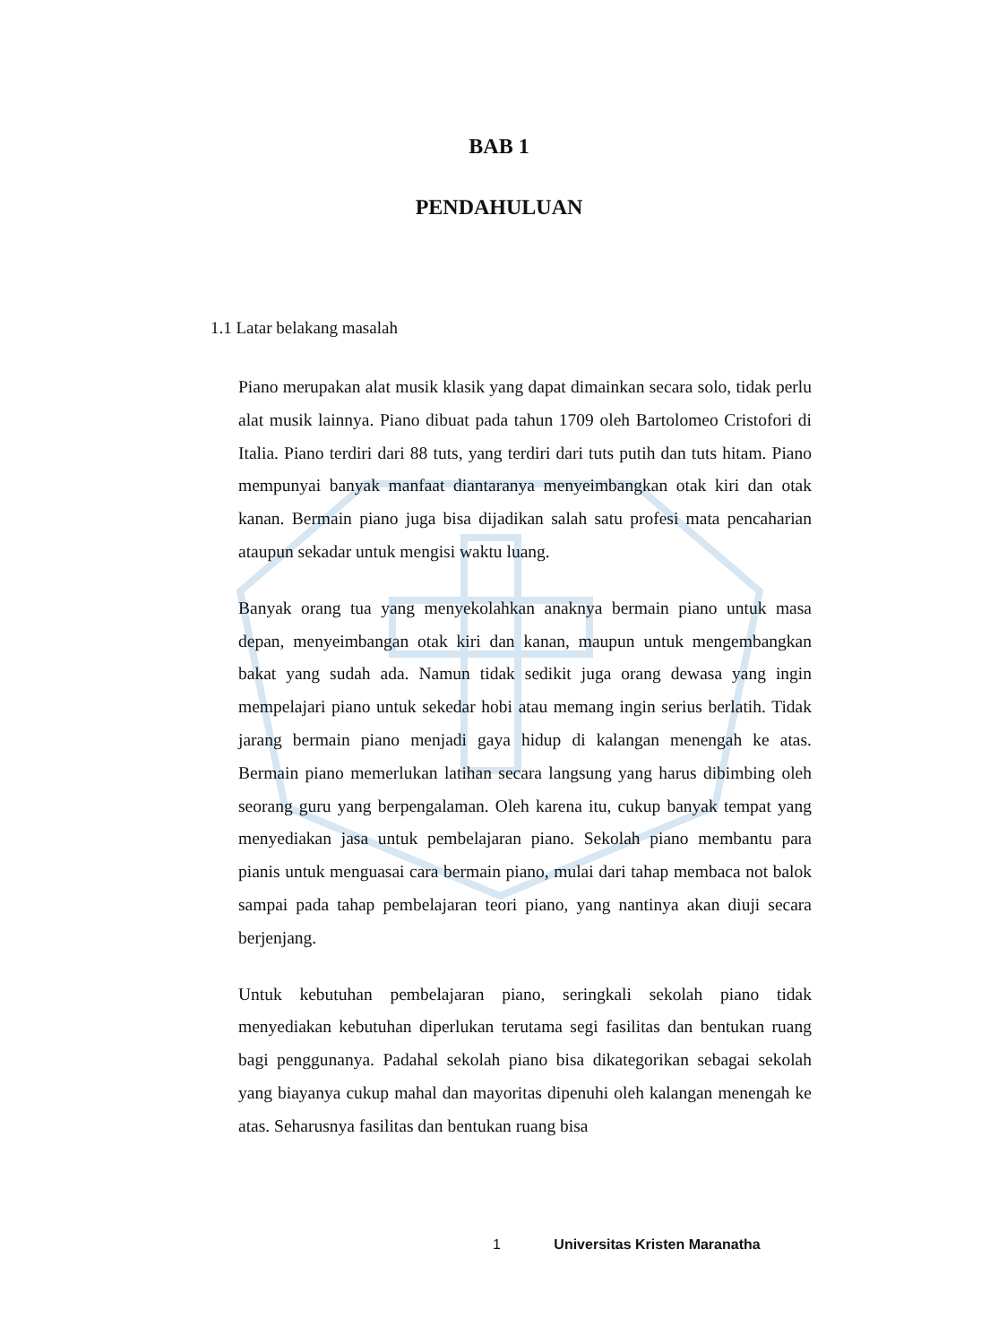BAB 1
PENDAHULUAN
1.1 Latar belakang masalah
Piano merupakan alat musik klasik yang dapat dimainkan secara solo, tidak perlu alat musik lainnya. Piano dibuat pada tahun 1709 oleh Bartolomeo Cristofori di Italia. Piano terdiri dari 88 tuts, yang terdiri dari tuts putih dan tuts hitam. Piano mempunyai banyak manfaat diantaranya menyeimbangkan otak kiri dan otak kanan. Bermain piano juga bisa dijadikan salah satu profesi mata pencaharian ataupun sekadar untuk mengisi waktu luang.
Banyak orang tua yang menyekolahkan anaknya bermain piano untuk masa depan, menyeimbangan otak kiri dan kanan, maupun untuk mengembangkan bakat yang sudah ada. Namun tidak sedikit juga orang dewasa yang ingin mempelajari piano untuk sekedar hobi atau memang ingin serius berlatih. Tidak jarang bermain piano menjadi gaya hidup di kalangan menengah ke atas. Bermain piano memerlukan latihan secara langsung yang harus dibimbing oleh seorang guru yang berpengalaman. Oleh karena itu, cukup banyak tempat yang menyediakan jasa untuk pembelajaran piano. Sekolah piano membantu para pianis untuk menguasai cara bermain piano, mulai dari tahap membaca not balok sampai pada tahap pembelajaran teori piano, yang nantinya akan diuji secara berjenjang.
Untuk kebutuhan pembelajaran piano, seringkali sekolah piano tidak menyediakan kebutuhan diperlukan terutama segi fasilitas dan bentukan ruang bagi penggunanya. Padahal sekolah piano bisa dikategorikan sebagai sekolah yang biayanya cukup mahal dan mayoritas dipenuhi oleh kalangan menengah ke atas. Seharusnya fasilitas dan bentukan ruang bisa
1 Universitas Kristen Maranatha